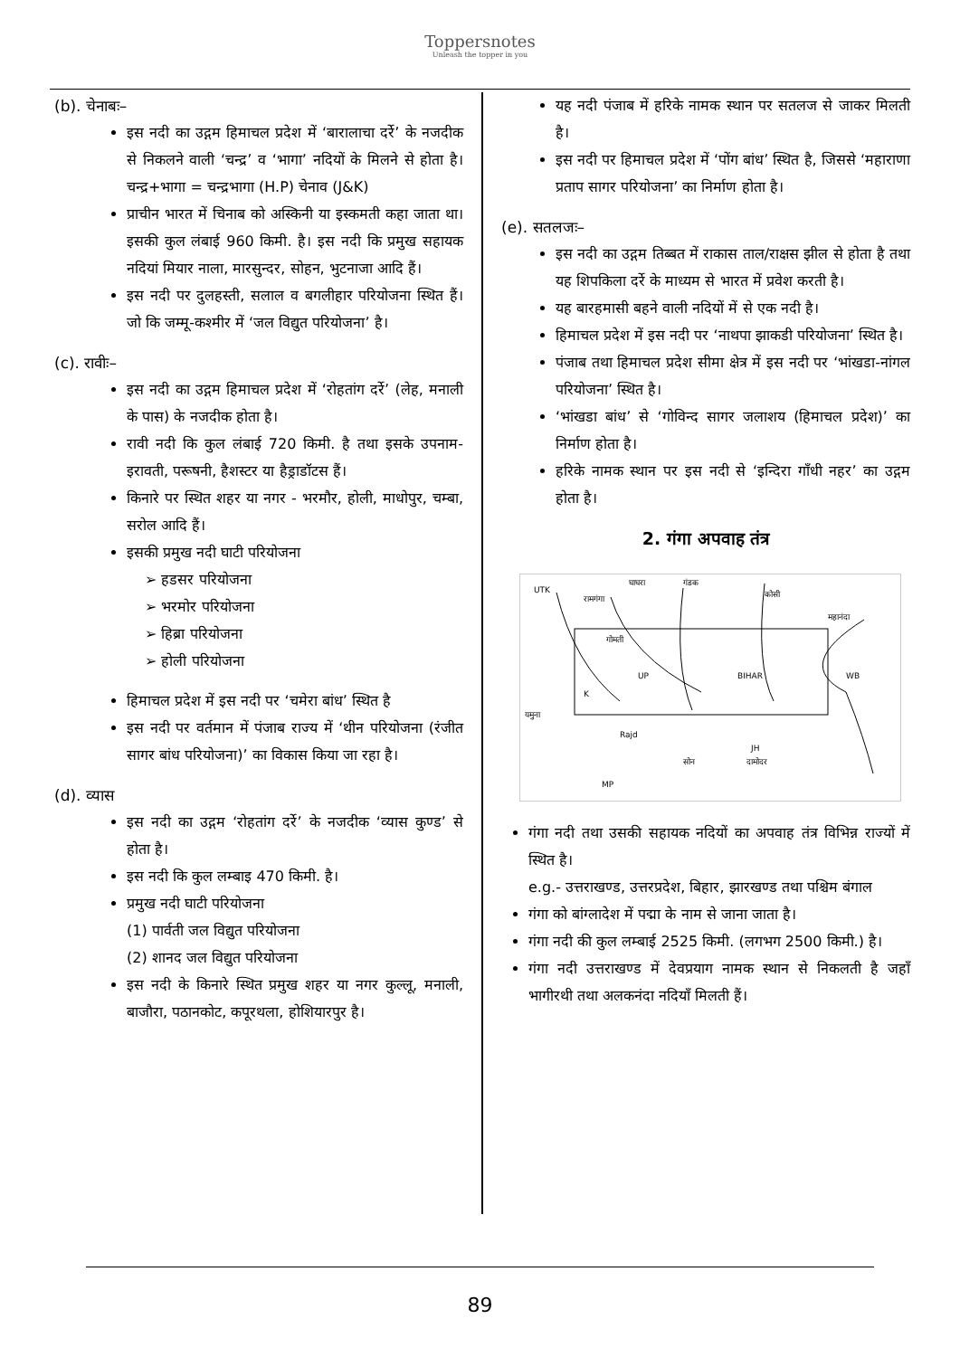Toppersnotes
Unleash the topper in you
(b). चेनाबः–
इस नदी का उद्गम हिमाचल प्रदेश में ‘बारालाचा दर्रे’ के नजदीक से निकलने वाली ‘चन्द्र’ व ‘भागा’ नदियों के मिलने से होता है। चन्द्र+भागा = चन्द्रभागा (H.P) चेनाव (J&K)
प्राचीन भारत में चिनाब को अस्किनी या इस्कमती कहा जाता था। इसकी कुल लंबाई 960 किमी. है। इस नदी कि प्रमुख सहायक नदियां मियार नाला, मारसुन्दर, सोहन, भुटनाजा आदि हैं।
इस नदी पर दुलहस्ती, सलाल व बगलीहार परियोजना स्थित हैं। जो कि जम्मू-कश्मीर में ‘जल विद्युत परियोजना’ है।
(c). रावीः–
इस नदी का उद्गम हिमाचल प्रदेश में ‘रोहतांग दर्रे’ (लेह, मनाली के पास) के नजदीक होता है।
रावी नदी कि कुल लंबाई 720 किमी. है तथा इसके उपनाम-इरावती, परूषनी, हैशस्टर या हैड्राडॉटस हैं।
किनारे पर स्थित शहर या नगर - भरमौर, होली, माधोपुर, चम्बा, सरोल आदि हैं।
इसकी प्रमुख नदी घाटी परियोजना
➢ हडसर परियोजना
➢ भरमोर परियोजना
➢ हिब्रा परियोजना
➢ होली परियोजना
हिमाचल प्रदेश में इस नदी पर ‘चमेरा बांध’ स्थित है
इस नदी पर वर्तमान में पंजाब राज्य में ‘थीन परियोजना (रंजीत सागर बांध परियोजना)’ का विकास किया जा रहा है।
(d). व्यास
इस नदी का उद्गम ‘रोहतांग दर्रे’ के नजदीक ‘व्यास कुण्ड’ से होता है।
इस नदी कि कुल लम्बाइ 470 किमी. है।
प्रमुख नदी घाटी परियोजना
(1) पार्वती जल विद्युत परियोजना
(2) शानद जल विद्युत परियोजना
इस नदी के किनारे स्थित प्रमुख शहर या नगर कुल्लू, मनाली, बाजौरा, पठानकोट, कपूरथला, होशियारपुर है।
यह नदी पंजाब में हरिके नामक स्थान पर सतलज से जाकर मिलती है।
इस नदी पर हिमाचल प्रदेश में ‘पोंग बांध’ स्थित है, जिससे ‘महाराणा प्रताप सागर परियोजना’ का निर्माण होता है।
(e). सतलजः–
इस नदी का उद्गम तिब्बत में राकास ताल/राक्षस झील से होता है तथा यह शिपकिला दर्रे के माध्यम से भारत में प्रवेश करती है।
यह बारहमासी बहने वाली नदियों में से एक नदी है।
हिमाचल प्रदेश में इस नदी पर ‘नाथपा झाकडी परियोजना’ स्थित है।
पंजाब तथा हिमाचल प्रदेश सीमा क्षेत्र में इस नदी पर ‘भांखडा-नांगल परियोजना’ स्थित है।
‘भांखडा बांध’ से ‘गोविन्द सागर जलाशय (हिमाचल प्रदेश)’ का निर्माण होता है।
हरिके नामक स्थान पर इस नदी से ‘इन्दिरा गाँधी नहर’ का उद्गम होता है।
2. गंगा अपवाह तंत्र
UTK
घाघरा
गंडक
कोसी
महानंदा
रामगंगा
गोमती
UP
BIHAR
WB
K
यमुना
Rajd
सोन
दामोदर
JH
MP
गंगा नदी तथा उसकी सहायक नदियों का अपवाह तंत्र विभिन्न राज्यों में स्थित है।
e.g.- उत्तराखण्ड, उत्तरप्रदेश, बिहार, झारखण्ड तथा पश्चिम बंगाल
गंगा को बांग्लादेश में पद्मा के नाम से जाना जाता है।
गंगा नदी की कुल लम्बाई 2525 किमी. (लगभग 2500 किमी.) है।
गंगा नदी उत्तराखण्ड में देवप्रयाग नामक स्थान से निकलती है जहाँ भागीरथी तथा अलकनंदा नदियाँ मिलती हैं।
89